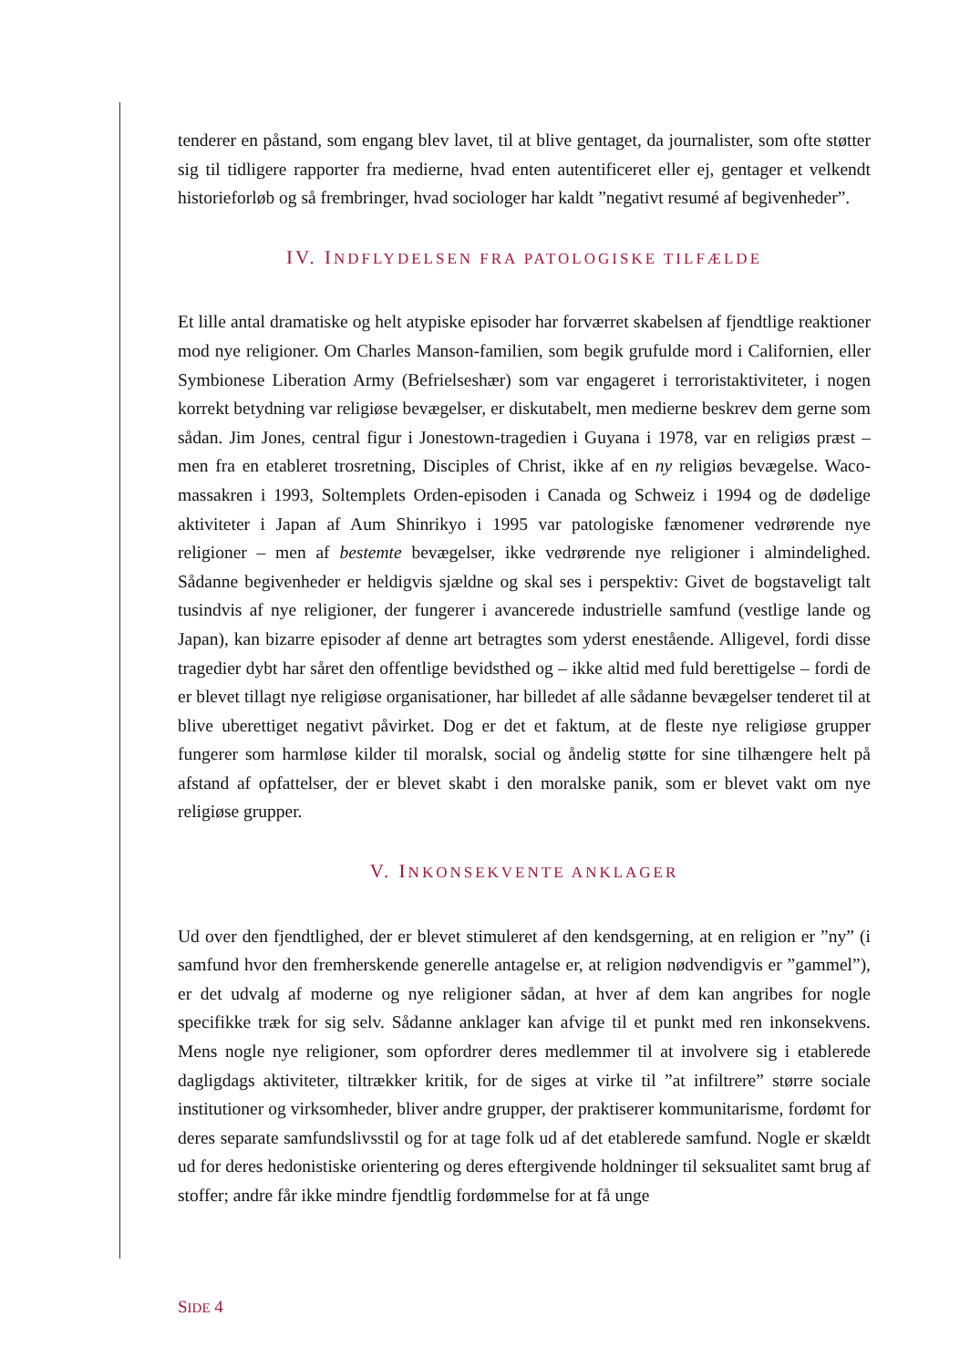tenderer en påstand, som engang blev lavet, til at blive gentaget, da journalister, som ofte støtter sig til tidligere rapporter fra medierne, hvad enten autentificeret eller ej, gentager et velkendt historieforløb og så frembringer, hvad sociologer har kaldt ”negativt resumé af begivenheder”.
IV. INDFLYDELSEN FRA PATOLOGISKE TILFÆLDE
Et lille antal dramatiske og helt atypiske episoder har forværret skabelsen af fjendtlige reaktioner mod nye religioner. Om Charles Manson-familien, som begik grufulde mord i Californien, eller Symbionese Liberation Army (Befrielseshær) som var engageret i terroristaktiviteter, i nogen korrekt betydning var religiøse bevægelser, er diskutabelt, men medierne beskrev dem gerne som sådan. Jim Jones, central figur i Jonestown-tragedien i Guyana i 1978, var en religiøs præst – men fra en etableret trosretning, Disciples of Christ, ikke af en ny religiøs bevægelse. Waco-massakren i 1993, Soltemplets Orden-episoden i Canada og Schweiz i 1994 og de dødelige aktiviteter i Japan af Aum Shinrikyo i 1995 var patologiske fænomener vedrørende nye religioner – men af bestemte bevægelser, ikke vedrørende nye religioner i almindelighed. Sådanne begivenheder er heldigvis sjældne og skal ses i perspektiv: Givet de bogstaveligt talt tusindvis af nye religioner, der fungerer i avancerede industrielle samfund (vestlige lande og Japan), kan bizarre episoder af denne art betragtes som yderst enestående. Alligevel, fordi disse tragedier dybt har såret den offentlige bevidsthed og – ikke altid med fuld berettigelse – fordi de er blevet tillagt nye religiøse organisationer, har billedet af alle sådanne bevægelser tenderet til at blive uberettiget negativt påvirket. Dog er det et faktum, at de fleste nye religiøse grupper fungerer som harmløse kilder til moralsk, social og åndelig støtte for sine tilhængere helt på afstand af opfattelser, der er blevet skabt i den moralske panik, som er blevet vakt om nye religiøse grupper.
V. INKONSEKVENTE ANKLAGER
Ud over den fjendtlighed, der er blevet stimuleret af den kendsgerning, at en religion er ”ny” (i samfund hvor den fremherskende generelle antagelse er, at religion nødvendigvis er ”gammel”), er det udvalg af moderne og nye religioner sådan, at hver af dem kan angribes for nogle specifikke træk for sig selv. Sådanne anklager kan afvige til et punkt med ren inkonsekvens. Mens nogle nye religioner, som opfordrer deres medlemmer til at involvere sig i etablerede dagligdags aktiviteter, tiltrækker kritik, for de siges at virke til ”at infiltrere” større sociale institutioner og virksomheder, bliver andre grupper, der praktiserer kommunitarisme, fordømt for deres separate samfundslivsstil og for at tage folk ud af det etablerede samfund. Nogle er skældt ud for deres hedonistiske orientering og deres eftergivende holdninger til seksualitet samt brug af stoffer; andre får ikke mindre fjendtlig fordømmelse for at få unge
SIDE 4